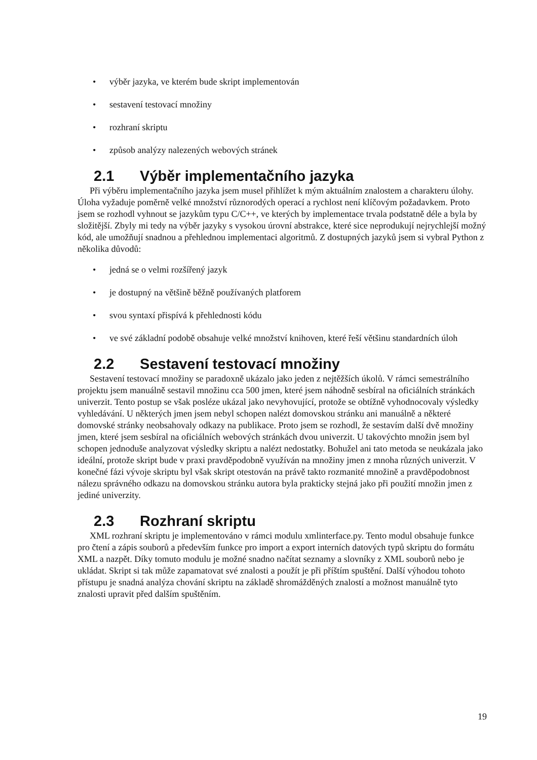• výběr jazyka, ve kterém bude skript implementován
• sestavení testovací množiny
• rozhraní skriptu
• způsob analýzy nalezených webových stránek
2.1 Výběr implementačního jazyka
Při výběru implementačního jazyka jsem musel přihlížet k mým aktuálním znalostem a charakteru úlohy. Úloha vyžaduje poměrně velké množství různorodých operací a rychlost není klíčovým požadavkem. Proto jsem se rozhodl vyhnout se jazykům typu C/C++, ve kterých by implementace trvala podstatně déle a byla by složitější. Zbyly mi tedy na výběr jazyky s vysokou úrovní abstrakce, které sice neprodukují nejrychlejší možný kód, ale umožňují snadnou a přehlednou implementaci algoritmů. Z dostupných jazyků jsem si vybral Python z několika důvodů:
• jedná se o velmi rozšířený jazyk
• je dostupný na většině běžně používaných platforem
• svou syntaxí přispívá k přehlednosti kódu
• ve své základní podobě obsahuje velké množství knihoven, které řeší většinu standardních úloh
2.2 Sestavení testovací množiny
Sestavení testovací množiny se paradoxně ukázalo jako jeden z nejtěžších úkolů. V rámci semestrálního projektu jsem manuálně sestavil množinu cca 500 jmen, které jsem náhodně sesbíral na oficiálních stránkách univerzit. Tento postup se však posléze ukázal jako nevyhovující, protože se obtížně vyhodnocovaly výsledky vyhledávání. U některých jmen jsem nebyl schopen nalézt domovskou stránku ani manuálně a některé domovské stránky neobsahovaly odkazy na publikace. Proto jsem se rozhodl, že sestavím další dvě množiny jmen, které jsem sesbíral na oficiálních webových stránkách dvou univerzit. U takovýchto množin jsem byl schopen jednoduše analyzovat výsledky skriptu a nalézt nedostatky. Bohužel ani tato metoda se neukázala jako ideální, protože skript bude v praxi pravděpodobně využíván na množiny jmen z mnoha různých univerzit. V konečné fázi vývoje skriptu byl však skript otestován na právě takto rozmanité množině a pravděpodobnost nálezu správného odkazu na domovskou stránku autora byla prakticky stejná jako při použití množin jmen z jediné univerzity.
2.3 Rozhraní skriptu
XML rozhraní skriptu je implementováno v rámci modulu xmlinterface.py. Tento modul obsahuje funkce pro čtení a zápis souborů a především funkce pro import a export interních datových typů skriptu do formátu XML a nazpět. Díky tomuto modulu je možné snadno načítat seznamy a slovníky z XML souborů nebo je ukládat. Skript si tak může zapamatovat své znalosti a použít je při příštím spuštění. Další výhodou tohoto přístupu je snadná analýza chování skriptu na základě shromážděných znalostí a možnost manuálně tyto znalosti upravit před dalším spuštěním.
19